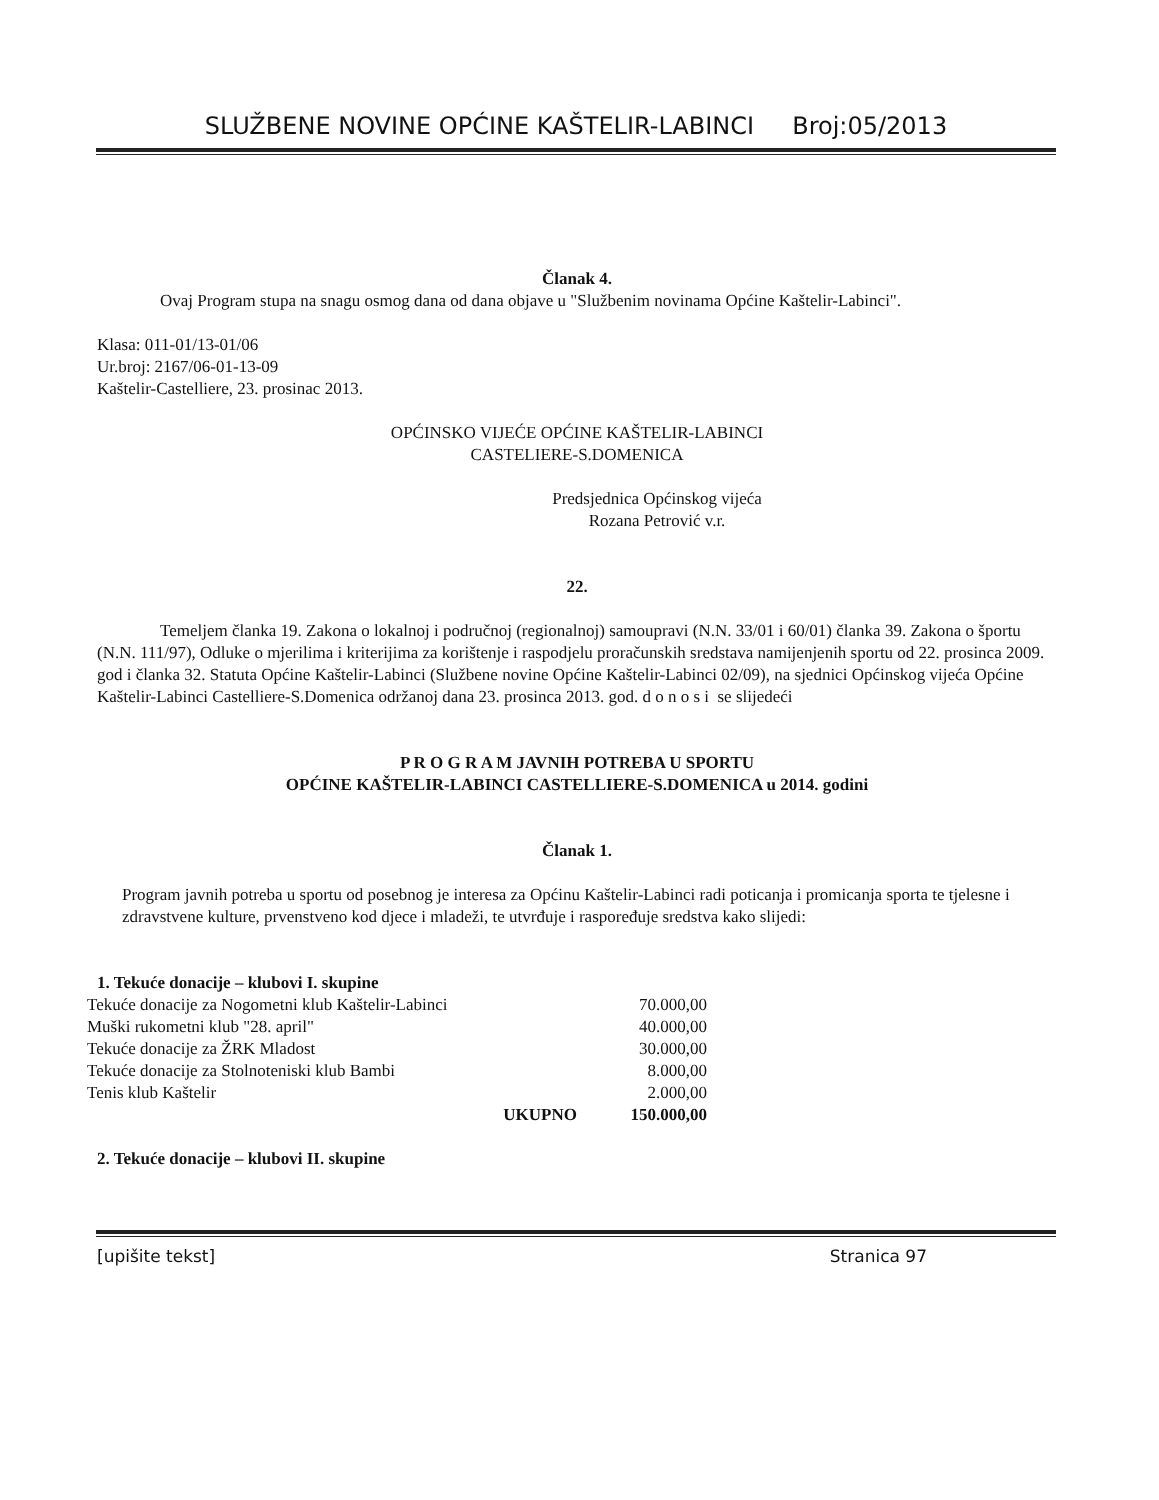SLUŽBENE NOVINE OPĆINE KAŠTELIR-LABINCI Broj:05/2013
Članak 4.
Ovaj Program stupa na snagu osmog dana od dana objave u "Službenim novinama Općine Kaštelir-Labinci".
Klasa: 011-01/13-01/06
Ur.broj: 2167/06-01-13-09
Kaštelir-Castelliere, 23. prosinac 2013.
OPĆINSKO VIJEĆE OPĆINE KAŠTELIR-LABINCI
CASTELIERE-S.DOMENICA
Predsjednica Općinskog vijeća
Rozana Petrović v.r.
22.
Temeljem članka 19. Zakona o lokalnoj i područnoj (regionalnoj) samoupravi (N.N. 33/01 i 60/01) članka 39. Zakona o športu (N.N. 111/97), Odluke o mjerilima i kriterijima za korištenje i raspodjelu proračunskih sredstava namijenjenih sportu od 22. prosinca 2009. god i članka 32. Statuta Općine Kaštelir-Labinci (Službene novine Općine Kaštelir-Labinci 02/09), na sjednici Općinskog vijeća Općine Kaštelir-Labinci Castelliere-S.Domenica održanoj dana 23. prosinca 2013. god. d o n o s i se slijedeći
P R O G R A M JAVNIH POTREBA U SPORTU
OPĆINE KAŠTELIR-LABINCI CASTELLIERE-S.DOMENICA u 2014. godini
Članak 1.
Program javnih potreba u sportu od posebnog je interesa za Općinu Kaštelir-Labinci radi poticanja i promicanja sporta te tjelesne i zdravstvene kulture, prvenstveno kod djece i mladeži, te utvrđuje i raspoređuje sredstva kako slijedi:
1. Tekuće donacije – klubovi I. skupine
| Tekuće donacije za Nogometni klub Kaštelir-Labinci | | 70.000,00 |
| Muški rukometni klub "28. april" | | 40.000,00 |
| Tekuće donacije za ŽRK Mladost | | 30.000,00 |
| Tekuće donacije za Stolnoteniski klub Bambi | | 8.000,00 |
| Tenis klub Kaštelir | | 2.000,00 |
| | UKUPNO | 150.000,00 |
2. Tekuće donacije – klubovi II. skupine
[upišite tekst] Stranica 97